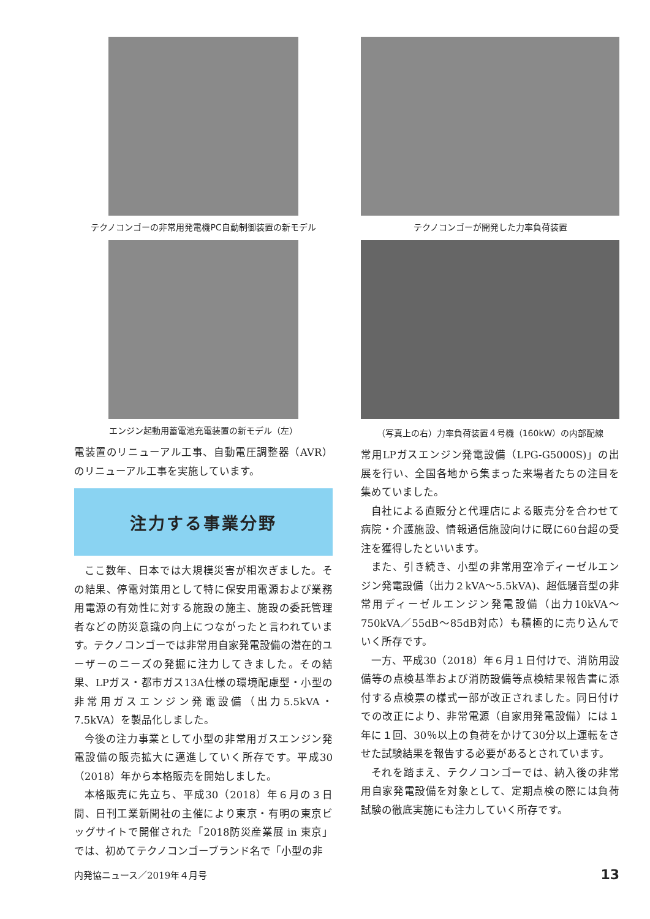テクノコンゴーの非常用発電機PC自動制御装置の新モデル
エンジン起動用蓄電池充電装置の新モデル（左）
電装置のリニューアル工事、自動電圧調整器（AVR）のリニューアル工事を実施しています。
注力する事業分野
ここ数年、日本では大規模災害が相次ぎました。その結果、停電対策用として特に保安用電源および業務用電源の有効性に対する施設の施主、施設の委託管理者などの防災意識の向上につながったと言われています。テクノコンゴーでは非常用自家発電設備の潜在的ユーザーのニーズの発掘に注力してきました。その結果、LPガス・都市ガス13A仕様の環境配慮型・小型の非常用ガスエンジン発電設備（出力5.5kVA・7.5kVA）を製品化しました。
今後の注力事業として小型の非常用ガスエンジン発電設備の販売拡大に邁進していく所存です。平成30（2018）年から本格販売を開始しました。
本格販売に先立ち、平成30（2018）年６月の３日間、日刊工業新聞社の主催により東京・有明の東京ビッグサイトで開催された「2018防災産業展 in 東京」では、初めてテクノコンゴーブランド名で「小型の非
テクノコンゴーが開発した力率負荷装置
（写真上の右）力率負荷装置４号機（160kW）の内部配線
常用LPガスエンジン発電設備（LPG-G5000S)」の出展を行い、全国各地から集まった来場者たちの注目を集めていました。
自社による直販分と代理店による販売分を合わせて病院・介護施設、情報通信施設向けに既に60台超の受注を獲得したといいます。
また、引き続き、小型の非常用空冷ディーゼルエンジン発電設備（出力２kVA～5.5kVA)、超低騒音型の非常用ディーゼルエンジン発電設備（出力10kVA～750kVA／55dB～85dB対応）も積極的に売り込んでいく所存です。
一方、平成30（2018）年６月１日付けで、消防用設備等の点検基準および消防設備等点検結果報告書に添付する点検票の様式一部が改正されました。同日付けでの改正により、非常電源（自家用発電設備）には１年に１回、30％以上の負荷をかけて30分以上運転をさせた試験結果を報告する必要があるとされています。
それを踏まえ、テクノコンゴーでは、納入後の非常用自家発電設備を対象として、定期点検の際には負荷試験の徹底実施にも注力していく所存です。
内発協ニュース／2019年４月号 13